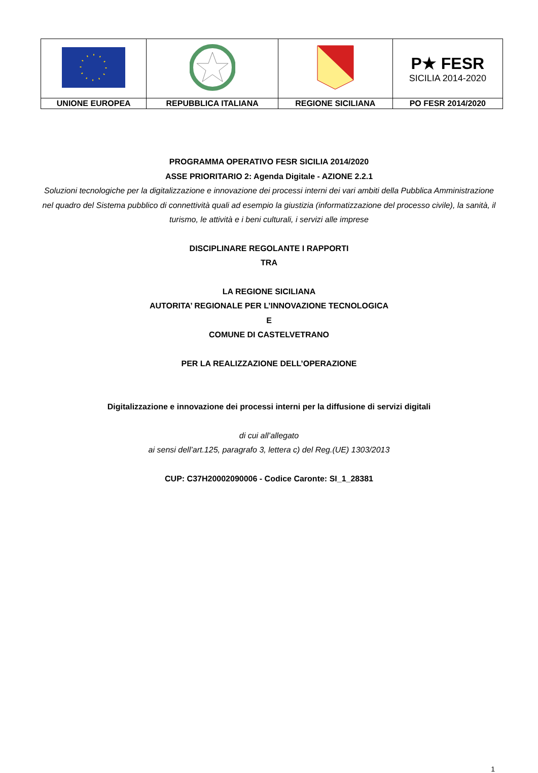| | | | P★ FESR SICILIA 2014-2020 |
| UNIONE EUROPEA | REPUBBLICA ITALIANA | REGIONE SICILIANA | PO FESR 2014/2020 |
PROGRAMMA OPERATIVO FESR SICILIA 2014/2020
ASSE PRIORITARIO 2: Agenda Digitale - AZIONE 2.2.1
Soluzioni tecnologiche per la digitalizzazione e innovazione dei processi interni dei vari ambiti della Pubblica Amministrazione nel quadro del Sistema pubblico di connettività quali ad esempio la giustizia (informatizzazione del processo civile), la sanità, il turismo, le attività e i beni culturali, i servizi alle imprese
DISCIPLINARE REGOLANTE I RAPPORTI
TRA
LA REGIONE SICILIANA
AUTORITA’ REGIONALE PER L’INNOVAZIONE TECNOLOGICA
E
COMUNE DI CASTELVETRANO
PER LA REALIZZAZIONE DELL’OPERAZIONE
Digitalizzazione e innovazione dei processi interni per la diffusione di servizi digitali
di cui all’allegato
ai sensi dell’art.125, paragrafo 3, lettera c) del Reg.(UE) 1303/2013
CUP: C37H20002090006 - Codice Caronte: SI_1_28381
1